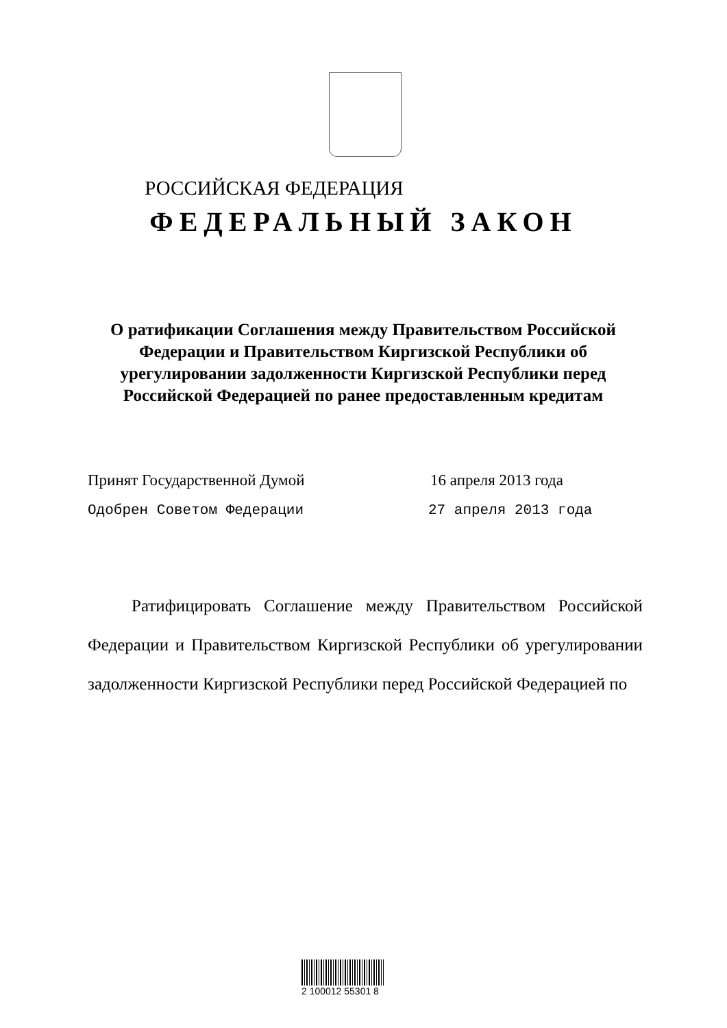РОССИЙСКАЯ ФЕДЕРАЦИЯ
ФЕДЕРАЛЬНЫЙ ЗАКОН
О ратификации Соглашения между Правительством Российской Федерации и Правительством Киргизской Республики об урегулировании задолженности Киргизской Республики перед Российской Федерацией по ранее предоставленным кредитам
Принят Государственной Думой 16 апреля 2013 года
Одобрен Советом Федерации 27 апреля 2013 года
Ратифицировать Соглашение между Правительством Российской Федерации и Правительством Киргизской Республики об урегулировании задолженности Киргизской Республики перед Российской Федерацией по
2 100012 55301 8